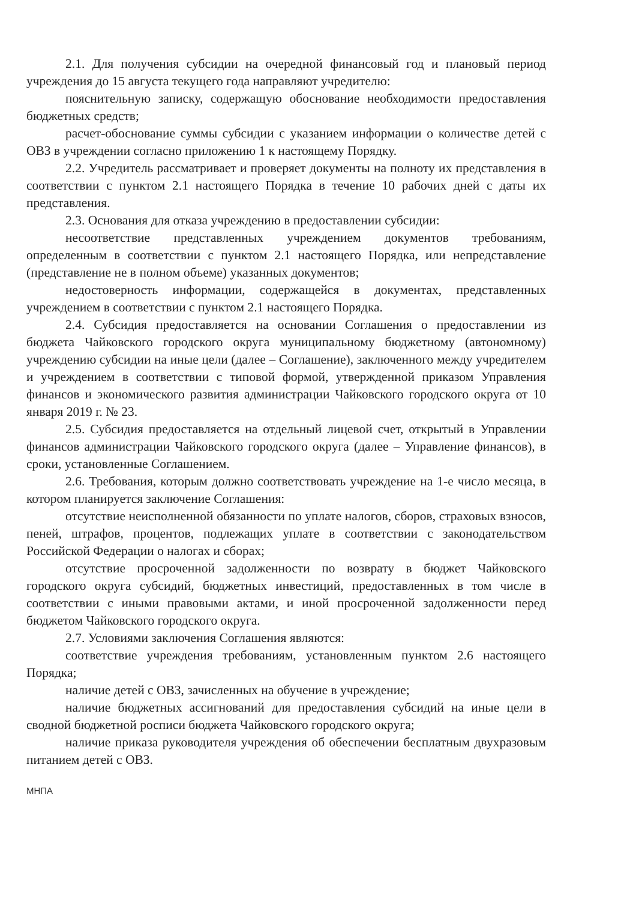2.1. Для получения субсидии на очередной финансовый год и плановый период учреждения до 15 августа текущего года направляют учредителю:
пояснительную записку, содержащую обоснование необходимости предоставления бюджетных средств;
расчет-обоснование суммы субсидии с указанием информации о количестве детей с ОВЗ в учреждении согласно приложению 1 к настоящему Порядку.
2.2. Учредитель рассматривает и проверяет документы на полноту их представления в соответствии с пунктом 2.1 настоящего Порядка в течение 10 рабочих дней с даты их представления.
2.3. Основания для отказа учреждению в предоставлении субсидии:
несоответствие представленных учреждением документов требованиям, определенным в соответствии с пунктом 2.1 настоящего Порядка, или непредставление (представление не в полном объеме) указанных документов;
недостоверность информации, содержащейся в документах, представленных учреждением в соответствии с пунктом 2.1 настоящего Порядка.
2.4. Субсидия предоставляется на основании Соглашения о предоставлении из бюджета Чайковского городского округа муниципальному бюджетному (автономному) учреждению субсидии на иные цели (далее – Соглашение), заключенного между учредителем и учреждением в соответствии с типовой формой, утвержденной приказом Управления финансов и экономического развития администрации Чайковского городского округа от 10 января 2019 г. № 23.
2.5. Субсидия предоставляется на отдельный лицевой счет, открытый в Управлении финансов администрации Чайковского городского округа (далее – Управление финансов), в сроки, установленные Соглашением.
2.6. Требования, которым должно соответствовать учреждение на 1-е число месяца, в котором планируется заключение Соглашения:
отсутствие неисполненной обязанности по уплате налогов, сборов, страховых взносов, пеней, штрафов, процентов, подлежащих уплате в соответствии с законодательством Российской Федерации о налогах и сборах;
отсутствие просроченной задолженности по возврату в бюджет Чайковского городского округа субсидий, бюджетных инвестиций, предоставленных в том числе в соответствии с иными правовыми актами, и иной просроченной задолженности перед бюджетом Чайковского городского округа.
2.7. Условиями заключения Соглашения являются:
соответствие учреждения требованиям, установленным пунктом 2.6 настоящего Порядка;
наличие детей с ОВЗ, зачисленных на обучение в учреждение;
наличие бюджетных ассигнований для предоставления субсидий на иные цели в сводной бюджетной росписи бюджета Чайковского городского округа;
наличие приказа руководителя учреждения об обеспечении бесплатным двухразовым питанием детей с ОВЗ.
МНПА